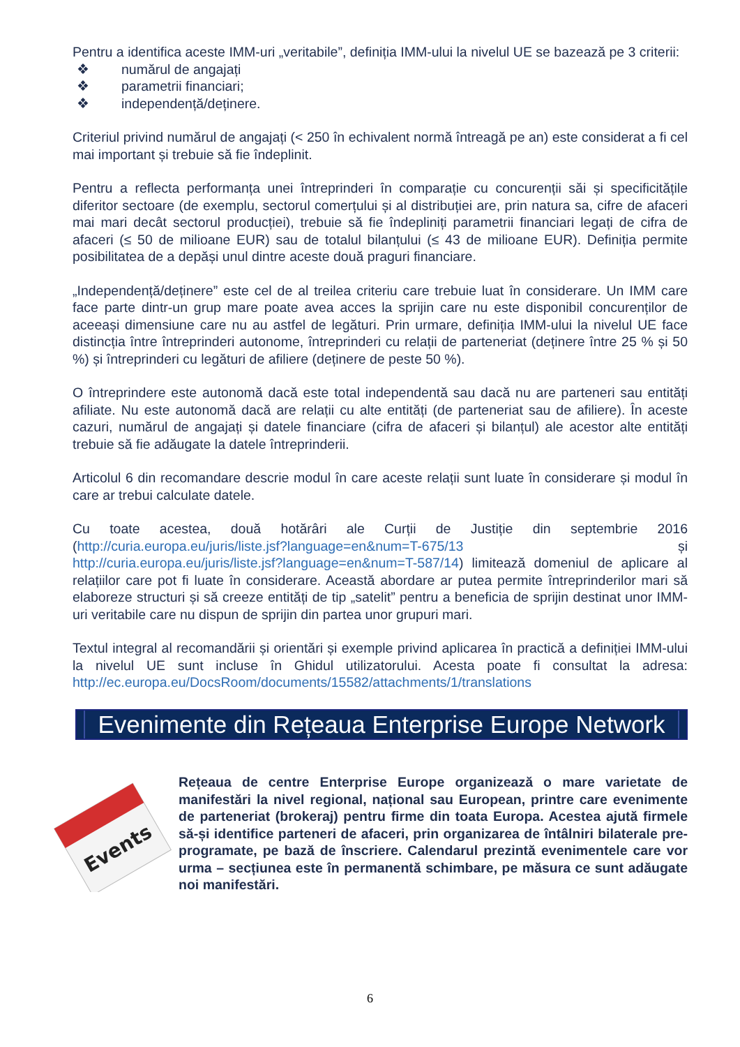Pentru a identifica aceste IMM-uri „veritabile”, definiția IMM-ului la nivelul UE se bazează pe 3 criterii:
❖ numărul de angajați
❖ parametrii financiari;
❖ independență/deținere.
Criteriul privind numărul de angajați (< 250 în echivalent normă întreagă pe an) este considerat a fi cel mai important și trebuie să fie îndeplinit.
Pentru a reflecta performanța unei întreprinderi în comparație cu concurenții săi și specificitățile diferitor sectoare (de exemplu, sectorul comerțului și al distribuției are, prin natura sa, cifre de afaceri mai mari decât sectorul producției), trebuie să fie îndepliniți parametrii financiari legați de cifra de afaceri (≤ 50 de milioane EUR) sau de totalul bilanțului (≤ 43 de milioane EUR). Definiția permite posibilitatea de a depăși unul dintre aceste două praguri financiare.
„Independență/deținere” este cel de al treilea criteriu care trebuie luat în considerare. Un IMM care face parte dintr-un grup mare poate avea acces la sprijin care nu este disponibil concurenților de aceeași dimensiune care nu au astfel de legături. Prin urmare, definiția IMM-ului la nivelul UE face distincția între întreprinderi autonome, întreprinderi cu relații de parteneriat (deținere între 25 % și 50 %) și întreprinderi cu legături de afiliere (deținere de peste 50 %).
O întreprindere este autonomă dacă este total independentă sau dacă nu are parteneri sau entități afiliate. Nu este autonomă dacă are relații cu alte entități (de parteneriat sau de afiliere). În aceste cazuri, numărul de angajați și datele financiare (cifra de afaceri și bilanțul) ale acestor alte entități trebuie să fie adăugate la datele întreprinderii.
Articolul 6 din recomandare descrie modul în care aceste relații sunt luate în considerare și modul în care ar trebui calculate datele.
Cu toate acestea, două hotărâri ale Curții de Justiție din septembrie 2016 (http://curia.europa.eu/juris/liste.jsf?language=en&num=T-675/13 și http://curia.europa.eu/juris/liste.jsf?language=en&num=T-587/14) limitează domeniul de aplicare al relațiilor care pot fi luate în considerare. Această abordare ar putea permite întreprinderilor mari să elaboreze structuri și să creeze entități de tip „satelit” pentru a beneficia de sprijin destinat unor IMM-uri veritabile care nu dispun de sprijin din partea unor grupuri mari.
Textul integral al recomandării și orientări și exemple privind aplicarea în practică a definiției IMM-ului la nivelul UE sunt incluse în Ghidul utilizatorului. Acesta poate fi consultat la adresa: http://ec.europa.eu/DocsRoom/documents/15582/attachments/1/translations
Evenimente din Rețeaua Enterprise Europe Network
Events
Rețeaua de centre Enterprise Europe organizează o mare varietate de manifestări la nivel regional, național sau European, printre care evenimente de parteneriat (brokeraj) pentru firme din toata Europa. Acestea ajută firmele să-și identifice parteneri de afaceri, prin organizarea de întâlniri bilaterale pre-programate, pe bază de înscriere. Calendarul prezintă evenimentele care vor urma – secțiunea este în permanentă schimbare, pe măsura ce sunt adăugate noi manifestări.
6